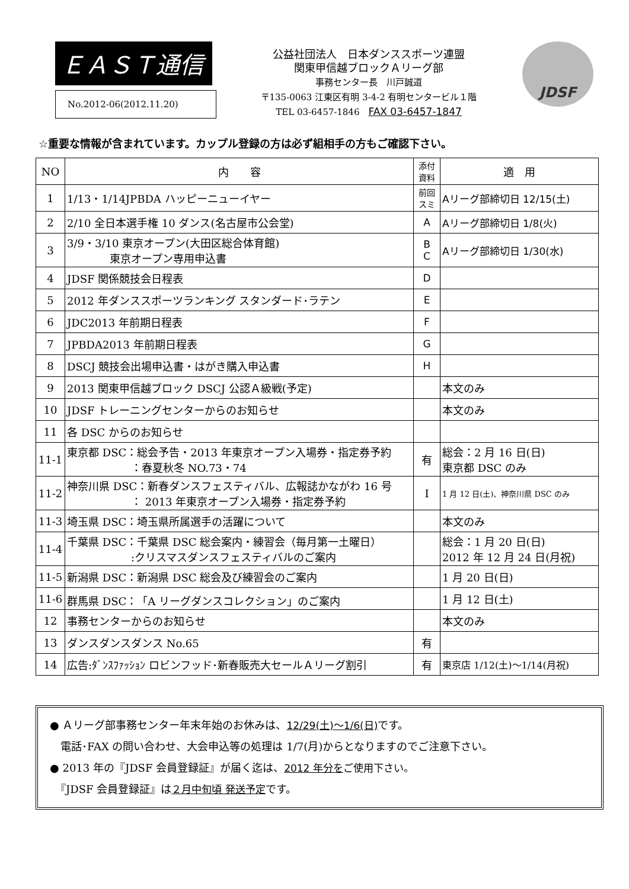ＥＡＳＴ通信
No.2012-06(2012.11.20)
公益社団法人　日本ダンススポーツ連盟
関東甲信越ブロックＡリーグ部
事務センター長　川戸誠道
〒135-0063 江東区有明 3-4-2 有明センタービル１階
TEL 03-6457-1846　FAX 03-6457-1847
JDSF
☆重要な情報が含まれています。カップル登録の方は必ず組相手の方もご確認下さい。
| NO | 内 容 | 添付 資料 | 適 用 |
| --- | --- | --- | --- |
| 1 | 1/13・1/14JPBDA ハッピーニューイヤー | 前回 スミ | Aリーグ部締切日 12/15(土) |
| 2 | 2/10 全日本選手権 10 ダンス(名古屋市公会堂) | A | Aリーグ部締切日 1/8(火) |
| 3 | 3/9・3/10 東京オープン(大田区総合体育館) 東京オープン専用申込書 | B C | Aリーグ部締切日 1/30(水) |
| 4 | JDSF 関係競技会日程表 | D | |
| 5 | 2012 年ダンススポーツランキング スタンダード･ラテン | E | |
| 6 | JDC2013 年前期日程表 | F | |
| 7 | JPBDA2013 年前期日程表 | G | |
| 8 | DSCJ 競技会出場申込書・はがき購入申込書 | H | |
| 9 | 2013 関東甲信越ブロック DSCJ 公認Ａ級戦(予定) | | 本文のみ |
| 10 | JDSF トレーニングセンターからのお知らせ | | 本文のみ |
| 11 | 各 DSC からのお知らせ | | |
| 11-1 | 東京都 DSC：総会予告・2013 年東京オープン入場券・指定券予約 ：春夏秋冬 NO.73・74 | 有 | 総会：2 月 16 日(日) 東京都 DSC のみ |
| 11-2 | 神奈川県 DSC：新春ダンスフェスティバル、広報誌かながわ 16 号 ： 2013 年東京オープン入場券・指定券予約 | I | 1 月 12 日(土)、神奈川県 DSC のみ |
| 11-3 | 埼玉県 DSC：埼玉県所属選手の活躍について | | 本文のみ |
| 11-4 | 千葉県 DSC：千葉県 DSC 総会案内・練習会（毎月第一土曜日） :クリスマスダンスフェスティバルのご案内 | | 総会：1 月 20 日(日) 2012 年 12 月 24 日(月祝) |
| 11-5 | 新潟県 DSC：新潟県 DSC 総会及び練習会のご案内 | | 1 月 20 日(日) |
| 11-6 | 群馬県 DSC：「A リーグダンスコレクション」のご案内 | | 1 月 12 日(土) |
| 12 | 事務センターからのお知らせ | | 本文のみ |
| 13 | ダンスダンスダンス No.65 | 有 | |
| 14 | 広告:ﾀﾞﾝｽﾌｧｯｼｮﾝ ロビンフッド･新春販売大セールＡリーグ割引 | 有 | 東京店 1/12(土)～1/14(月祝) |
● Ａリーグ部事務センター年末年始のお休みは、12/29(土)～1/6(日) です。
　電話･FAX の問い合わせ、大会申込等の処理は 1/7(月)からとなりますのでご注意下さい。
● 2013 年の『JDSF 会員登録証』が届く迄は、2012 年分を ご使用下さい。
　『JDSF 会員登録証』は２月中旬頃 発送予定です。